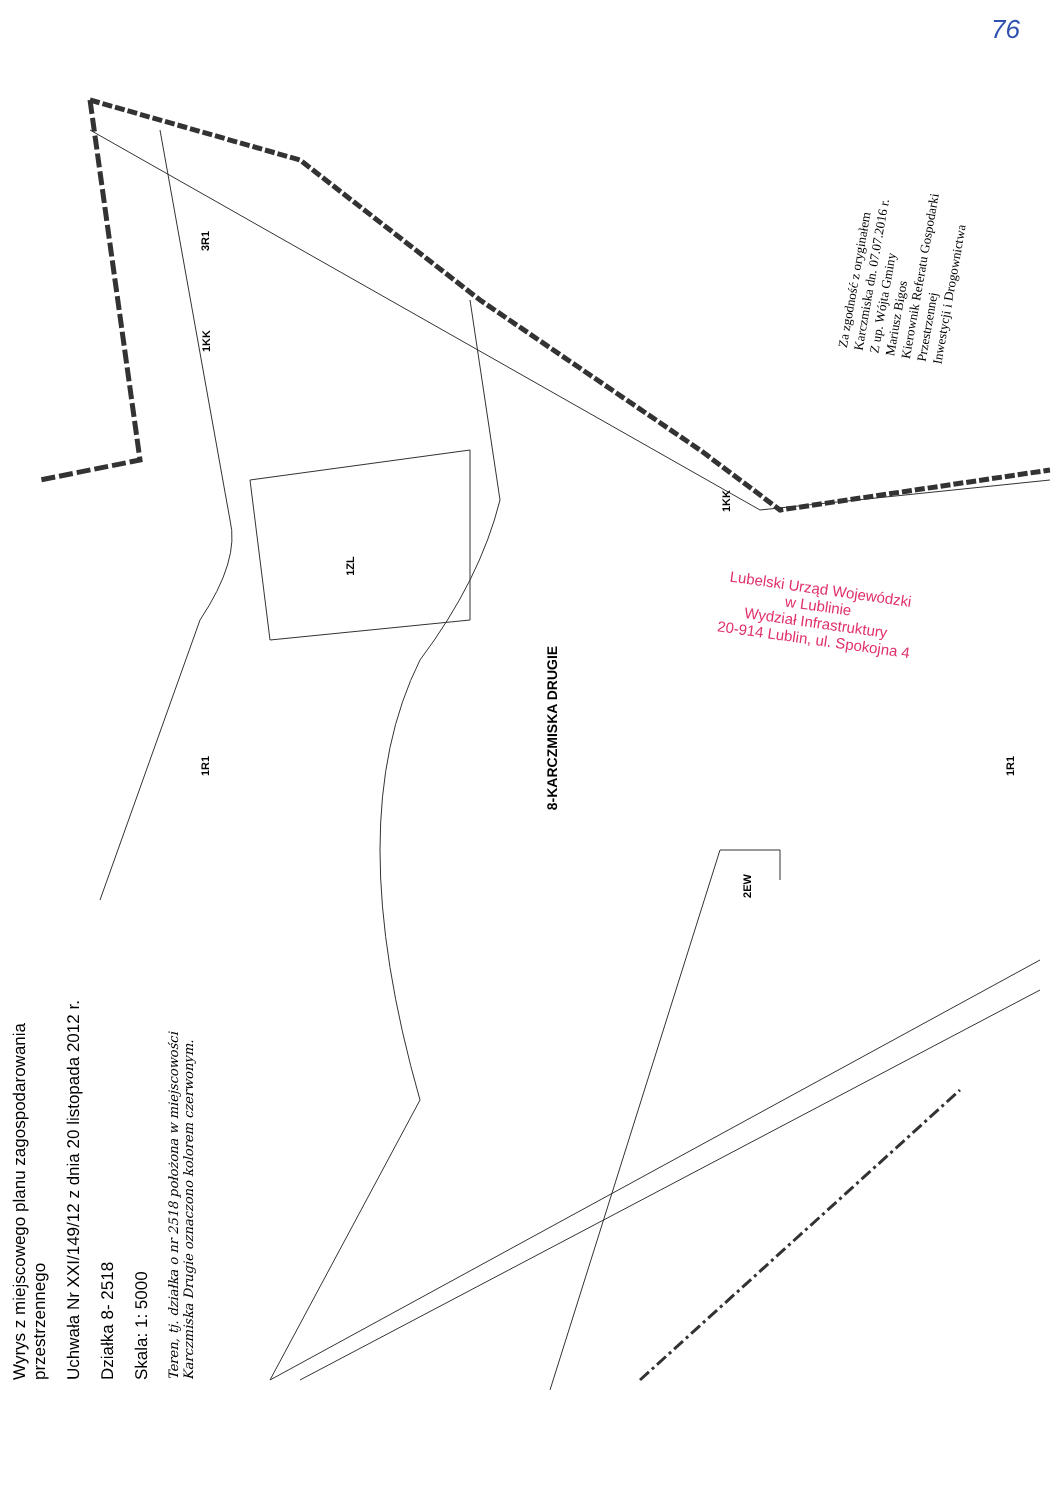76
Lubelski Urząd Wojewódzki
w Lublinie
Wydział Infrastruktury
20-914 Lublin, ul. Spokojna 4
Za zgodność z oryginałem
Karczmiska dn. 07.07.2016 r.
Z up. Wójta Gminy
Mariusz Bigos
Kierownik Referatu Gospodarki Przestrzennej
Inwestycji i Drogownictwa
3R1
1KK
1ZL
8-KARCZMISKA DRUGIE
1KK
1R1 1R1
2EW
Wyrys z miejscowego planu zagospodarowania przestrzennego
Uchwała Nr XXI/149/12 z dnia 20 listopada 2012 r.
Działka 8- 2518
Skala: 1: 5000
Teren, tj. działka o nr 2518 położona w miejscowości Karczmiska Drugie oznaczono kolorem czerwonym.